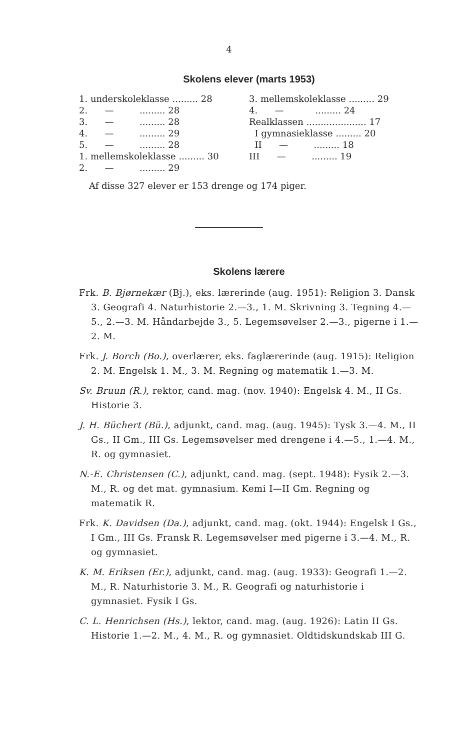4
Skolens elever (marts 1953)
| 1. underskoleklasse ......... 28 | 3. mellemskoleklasse ......... 29 |
| 2. — ......... 28 | 4. — ......... 24 |
| 3. — ......... 28 | Realklassen ..................... 17 |
| 4. — ......... 29 | I gymnasieklasse ......... 20 |
| 5. — ......... 28 | II — ......... 18 |
| 1. mellemskoleklasse ......... 30 | III — ......... 19 |
| 2. — ......... 29 | |
Af disse 327 elever er 153 drenge og 174 piger.
Skolens lærere
Frk. B. Bjørnekær (Bj.), eks. lærerinde (aug. 1951): Religion 3. Dansk 3. Geografi 4. Naturhistorie 2.—3., 1. M. Skrivning 3. Tegning 4.—5., 2.—3. M. Håndarbejde 3., 5. Legemsøvelser 2.—3., pigerne i 1.—2. M.
Frk. J. Borch (Bo.), overlærer, eks. faglærerinde (aug. 1915): Religion 2. M. Engelsk 1. M., 3. M. Regning og matematik 1.—3. M.
Sv. Bruun (R.), rektor, cand. mag. (nov. 1940): Engelsk 4. M., II Gs. Historie 3.
J. H. Büchert (Bü.), adjunkt, cand. mag. (aug. 1945): Tysk 3.—4. M., II Gs., II Gm., III Gs. Legemsøvelser med drengene i 4.—5., 1.—4. M., R. og gymnasiet.
N.-E. Christensen (C.), adjunkt, cand. mag. (sept. 1948): Fysik 2.—3. M., R. og det mat. gymnasium. Kemi I—II Gm. Regning og matematik R.
Frk. K. Davidsen (Da.), adjunkt, cand. mag. (okt. 1944): Engelsk I Gs., I Gm., III Gs. Fransk R. Legemsøvelser med pigerne i 3.—4. M., R. og gymnasiet.
K. M. Eriksen (Er.), adjunkt, cand. mag. (aug. 1933): Geografi 1.—2. M., R. Naturhistorie 3. M., R. Geografi og naturhistorie i gymnasiet. Fysik I Gs.
C. L. Henrichsen (Hs.), lektor, cand. mag. (aug. 1926): Latin II Gs. Historie 1.—2. M., 4. M., R. og gymnasiet. Oldtidskundskab III G.